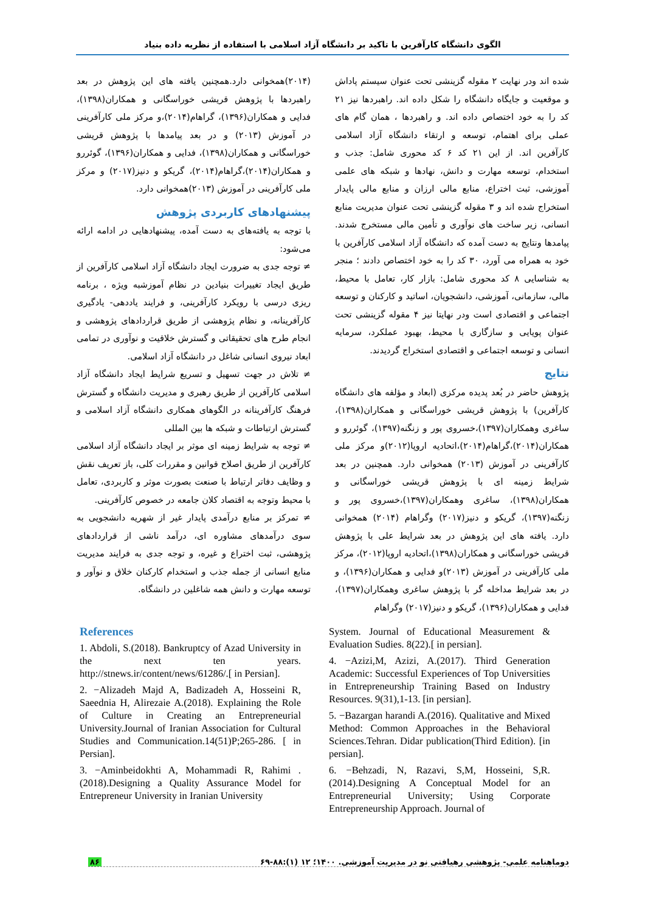الگوی دانشگاه کارآفرین با تاکید بر دانشگاه آزاد اسلامی با استفاده از نظریه داده بنیاد
شده اند ودر نهایت ۲ مقوله گزینشی تحت عنوان سیستم پاداش و موقعیت و جایگاه دانشگاه را شکل داده اند. راهبردها نیز ۲۱ کد را به خود اختصاص داده اند. و راهبردها ، همان گام های عملی برای اهتمام، توسعه و ارتقاء دانشگاه آزاد اسلامی کارآفرین اند. از این ۲۱ کد ۶ کد محوری شامل: جذب و استخدام، توسعه مهارت و دانش، نهادها و شبکه های علمی آموزشی، ثبت اختراع، منابع مالی ارزان و منابع مالی پایدار استخراج شده اند و ۳ مقوله گزینشی تحت عنوان مدیریت منابع انسانی، زیر ساخت های نوآوری و تأمین مالی مستخرج شدند. پیامدها ونتایج به دست آمده که دانشگاه آزاد اسلامی کارآفرین با خود به همراه می آورد، ۳۰ کد را به خود اختصاص دادند ؛ منجر به شناسایی ۸ کد محوری شامل: بازار کار، تعامل با محیط، مالی، سازمانی، آموزشی، دانشجویان، اساتید و کارکنان و توسعه اجتماعی و اقتصادی است ودر نهایتا نیز ۴ مقوله گزینشی تحت عنوان پویایی و سازگاری با محیط، بهبود عملکرد، سرمایه انسانی و توسعه اجتماعی و اقتصادی استخراج گردیدند.
نتایج
پژوهش حاضر در بُعد پدیده مرکزی (ابعاد و مؤلفه های دانشگاه کارآفرین) با پژوهش قریشی خوراسگانی و همکاران(۱۳۹۸)، ساغری وهمکاران(۱۳۹۷)،خسروی پور و زنگنه(۱۳۹۷)، گوئررو و همکاران(۲۰۱۴)،گراهام(۲۰۱۴)،اتحادیه اروپا(۲۰۱۲)و مرکز ملی کارآفرینی در آموزش (۲۰۱۳) همخوانی دارد. همچنین در بعد شرایط زمینه ای با پژوهش قریشی خوراسگانی و همکاران(۱۳۹۸)، ساغری وهمکاران(۱۳۹۷)،خسروی پور و زنگنه(۱۳۹۷)، گریکو و دنیز(۲۰۱۷) وگراهام (۲۰۱۴) همخوانی دارد. یافته های این پژوهش در بعد شرایط علی با پژوهش قریشی خوراسگانی و همکاران(۱۳۹۸)،اتحادیه اروپا(۲۰۱۲)، مرکز ملی کارآفرینی در آموزش (۲۰۱۳)و فدایی و همکاران(۱۳۹۶)، و در بعد شرایط مداخله گر با پژوهش ساغری وهمکاران(۱۳۹۷)، فدایی و همکاران(۱۳۹۶)، گریکو و دنیز(۲۰۱۷) وگراهام
(۲۰۱۴)همخوانی دارد.همچنین یافته های این پژوهش در بعد راهبردها با پژوهش قریشی خوراسگانی و همکاران(۱۳۹۸)، فدایی و همکاران(۱۳۹۶)، گراهام(۲۰۱۴)،و مرکز ملی کارآفرینی در آموزش (۲۰۱۳) و در بعد پیامدها با پژوهش قریشی خوراسگانی و همکاران(۱۳۹۸)، فدایی و همکاران(۱۳۹۶)، گوئررو و همکاران(۲۰۱۴)،گراهام(۲۰۱۴)، گریکو و دنیز(۲۰۱۷) و مرکز ملی کارآفرینی در آموزش (۲۰۱۳)همخوانی دارد.
پیشنهادهای کاربردی پژوهش
با توجه به یافته‌های به دست آمده، پیشنهادهایی در ادامه ارائه می‌شود:
≠ توجه جدی به ضرورت ایجاد دانشگاه آزاد اسلامی کارآفرین از طریق ایجاد تغییرات بنیادین در نظام آموزشبه ویژه ، برنامه ریزی درسی با رویکرد کارآفرینی، و فرایند یاددهی- یادگیری کارآفرینانه، و نظام پژوهشی از طریق قراردادهای پژوهشی و انجام طرح های تحقیقاتی و گسترش خلاقیت و نوآوری در تمامی ابعاد نیروی انسانی شاغل در دانشگاه آزاد اسلامی.
≠ تلاش در جهت تسهیل و تسریع شرایط ایجاد دانشگاه آزاد اسلامی کارآفرین از طریق رهبری و مدیریت دانشگاه و گسترش فرهنگ کارآفرینانه در الگوهای همکاری دانشگاه آزاد اسلامی و گسترش ارتباطات و شبکه ها بین المللی
≠ توجه به شرایط زمینه ای موثر بر ایجاد دانشگاه آزاد اسلامی کارآفرین از طریق اصلاح قوانین و مقررات کلی، باز تعریف نقش و وظایف دفاتر ارتباط با صنعت بصورت موثر و کاربردی، تعامل با محیط وتوجه به اقتصاد کلان جامعه در خصوص کارآفرینی.
≠ تمرکز بر منابع درآمدی پایدار غیر از شهریه دانشجویی به سوی درآمدهای مشاوره ای، درآمد ناشی از قراردادهای پژوهشی، ثبت اختراع و غیره، و توجه جدی به فرایند مدیریت منابع انسانی از جمله جذب و استخدام کارکنان خلاق و نوآور و توسعه مهارت و دانش همه شاغلین در دانشگاه.
References
1. Abdoli, S.(2018). Bankruptcy of Azad University in the next ten years. http://stnews.ir/content/news/61286/.[ in Persian].
2. −Alizadeh Majd A, Badizadeh A, Hosseini R, Saeednia H, Alirezaie A.(2018). Explaining the Role of Culture in Creating an Entrepreneurial University.Journal of Iranian Association for Cultural Studies and Communication.14(51)P;265-286. [ in Persian].
3. −Aminbeidokhti A, Mohammadi R, Rahimi .(2018).Designing a Quality Assurance Model for Entrepreneur University in Iranian University
System. Journal of Educational Measurement & Evaluation Sudies. 8(22).[ in persian].
4. −Azizi,M, Azizi, A.(2017). Third Generation Academic: Successful Experiences of Top Universities in Entrepreneurship Training Based on Industry Resources. 9(31),1-13. [in persian].
5. −Bazargan harandi A.(2016). Qualitative and Mixed Method: Common Approaches in the Behavioral Sciences.Tehran. Didar publication(Third Edition). [in persian].
6. −Behzadi, N, Razavi, S,M, Hosseini, S,R.(2014).Designing A Conceptual Model for an Entrepreneurial University; Using Corporate Entrepreneurship Approach. Journal of
دوماهنامه علمی- پژوهشی رهیافتی نو در مدیریت آموزشی. ۱۴۰۰؛ ۱۲ (۱):۸۸-۶۹ ۸۶